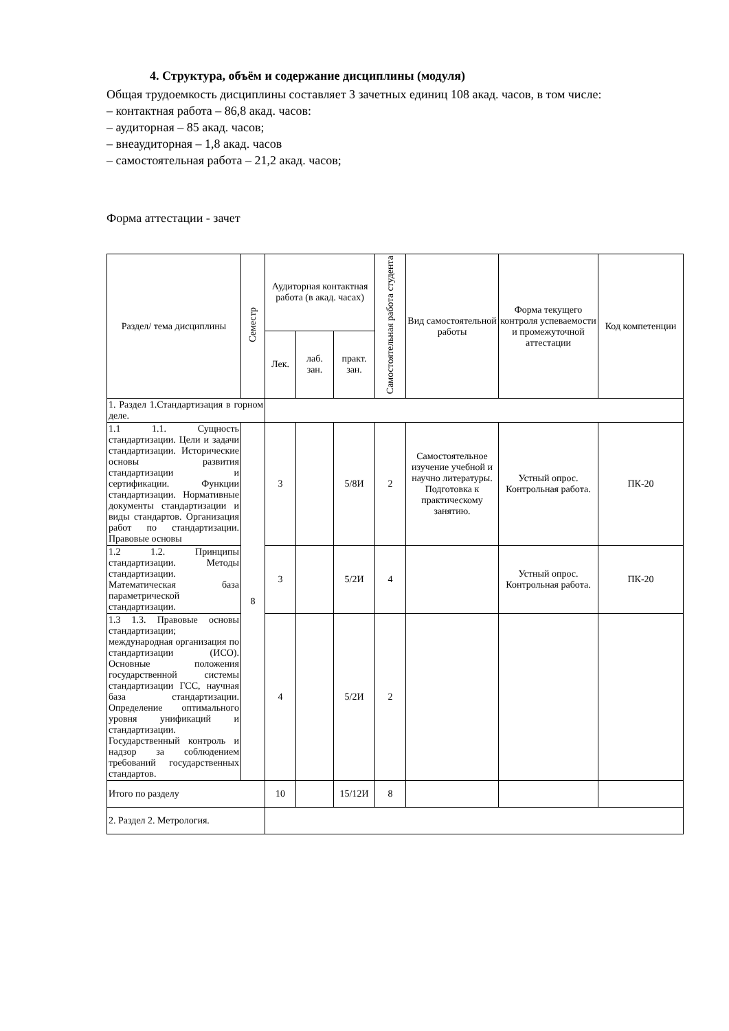4. Структура, объём и содержание дисциплины (модуля)
Общая трудоемкость дисциплины составляет 3 зачетных единиц 108 акад. часов, в том числе:
– контактная работа – 86,8 акад. часов:
– аудиторная – 85 акад. часов;
– внеаудиторная – 1,8 акад. часов
– самостоятельная работа – 21,2 акад. часов;
Форма аттестации - зачет
| Раздел/ тема дисциплины | Семестр | Аудиторная контактная работа (в акад. часах) | | | Самостоятельная работа студента | Вид самостоятельной работы | Форма текущего контроля успеваемости и промежуточной аттестации | Код компетенции |
| --- | --- | --- | --- | --- | --- | --- | --- | --- |
| | | Лек. | лаб. зан. | практ. зан. | | | | |
| 1. Раздел 1.Стандартизация в горном деле. | | | | | | | | |
| 1.1 1.1. Сущность стандартизации. Цели и задачи стандартизации. Исторические основы развития стандартизации и сертификации. Функции стандартизации. Нормативные документы стандартизации и виды стандартов. Организация работ по стандартизации. Правовые основы | 8 | 3 | | 5/8И | 2 | Самостоятельное изучение учебной и научно литературы. Подготовка к практическому занятию. | Устный опрос. Контрольная работа. | ПК-20 |
| 1.2 1.2. Принципы стандартизации. Методы стандартизации. Математическая база параметрической стандартизации. | | 3 | | 5/2И | 4 | | Устный опрос. Контрольная работа. | ПК-20 |
| 1.3 1.3. Правовые основы стандартизации; международная организация по стандартизации (ИСО). Основные положения государственной системы стандартизации ГСС, научная база стандартизации. Определение оптимального уровня унификаций и стандартизации. Государственный контроль и надзор за соблюдением требований государственных стандартов. | | 4 | | 5/2И | 2 | | | |
| Итого по разделу | | 10 | | 15/12И | 8 | | | |
| 2. Раздел 2. Метрология. | | | | | | | | |